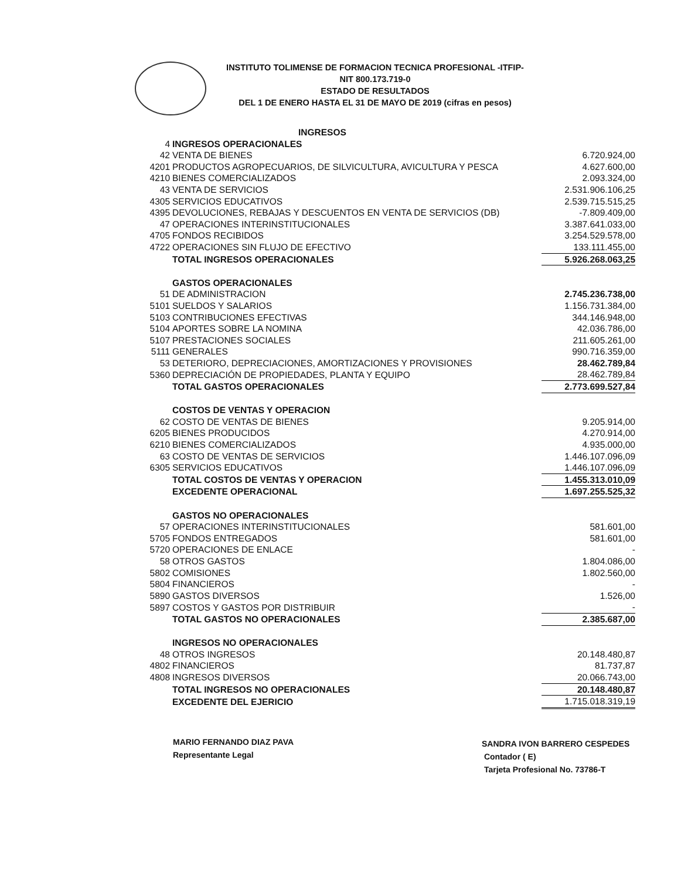INSTITUTO TOLIMENSE DE FORMACION TECNICA PROFESIONAL -ITFIP-
NIT 800.173.719-0
ESTADO DE RESULTADOS
DEL 1 DE ENERO HASTA EL 31 DE MAYO DE 2019 (cifras en pesos)
| | INGRESOS | |
| 4 | INGRESOS OPERACIONALES | |
| 42 | VENTA DE BIENES | 6.720.924,00 |
| 4201 | PRODUCTOS AGROPECUARIOS, DE SILVICULTURA, AVICULTURA Y PESCA | 4.627.600,00 |
| 4210 | BIENES COMERCIALIZADOS | 2.093.324,00 |
| 43 | VENTA DE SERVICIOS | 2.531.906.106,25 |
| 4305 | SERVICIOS EDUCATIVOS | 2.539.715.515,25 |
| 4395 | DEVOLUCIONES, REBAJAS Y DESCUENTOS EN VENTA DE SERVICIOS (DB) | -7.809.409,00 |
| 47 | OPERACIONES INTERINSTITUCIONALES | 3.387.641.033,00 |
| 4705 | FONDOS RECIBIDOS | 3.254.529.578,00 |
| 4722 | OPERACIONES SIN FLUJO DE EFECTIVO | 133.111.455,00 |
| | TOTAL INGRESOS OPERACIONALES | 5.926.268.063,25 |
| | GASTOS OPERACIONALES | |
| 51 | DE ADMINISTRACION | 2.745.236.738,00 |
| 5101 | SUELDOS Y SALARIOS | 1.156.731.384,00 |
| 5103 | CONTRIBUCIONES EFECTIVAS | 344.146.948,00 |
| 5104 | APORTES SOBRE LA NOMINA | 42.036.786,00 |
| 5107 | PRESTACIONES SOCIALES | 211.605.261,00 |
| 5111 | GENERALES | 990.716.359,00 |
| 53 | DETERIORO, DEPRECIACIONES, AMORTIZACIONES Y PROVISIONES | 28.462.789,84 |
| 5360 | DEPRECIACIÓN DE PROPIEDADES, PLANTA Y EQUIPO | 28.462.789,84 |
| | TOTAL GASTOS OPERACIONALES | 2.773.699.527,84 |
| | COSTOS DE VENTAS Y OPERACION | |
| 62 | COSTO DE VENTAS DE BIENES | 9.205.914,00 |
| 6205 | BIENES PRODUCIDOS | 4.270.914,00 |
| 6210 | BIENES COMERCIALIZADOS | 4.935.000,00 |
| 63 | COSTO DE VENTAS DE SERVICIOS | 1.446.107.096,09 |
| 6305 | SERVICIOS EDUCATIVOS | 1.446.107.096,09 |
| | TOTAL COSTOS DE VENTAS Y OPERACION | 1.455.313.010,09 |
| | EXCEDENTE OPERACIONAL | 1.697.255.525,32 |
| | GASTOS NO OPERACIONALES | |
| 57 | OPERACIONES INTERINSTITUCIONALES | 581.601,00 |
| 5705 | FONDOS ENTREGADOS | 581.601,00 |
| 5720 | OPERACIONES DE ENLACE | - |
| 58 | OTROS GASTOS | 1.804.086,00 |
| 5802 | COMISIONES | 1.802.560,00 |
| 5804 | FINANCIEROS | - |
| 5890 | GASTOS DIVERSOS | 1.526,00 |
| 5897 | COSTOS Y GASTOS POR DISTRIBUIR | - |
| | TOTAL GASTOS NO OPERACIONALES | 2.385.687,00 |
| | INGRESOS NO OPERACIONALES | |
| 48 | OTROS INGRESOS | 20.148.480,87 |
| 4802 | FINANCIEROS | 81.737,87 |
| 4808 | INGRESOS DIVERSOS | 20.066.743,00 |
| | TOTAL INGRESOS NO OPERACIONALES | 20.148.480,87 |
| | EXCEDENTE DEL EJERICIO | 1.715.018.319,19 |
MARIO FERNANDO DIAZ PAVA
Representante Legal
SANDRA IVON BARRERO CESPEDES
Contador ( E)
Tarjeta Profesional No. 73786-T